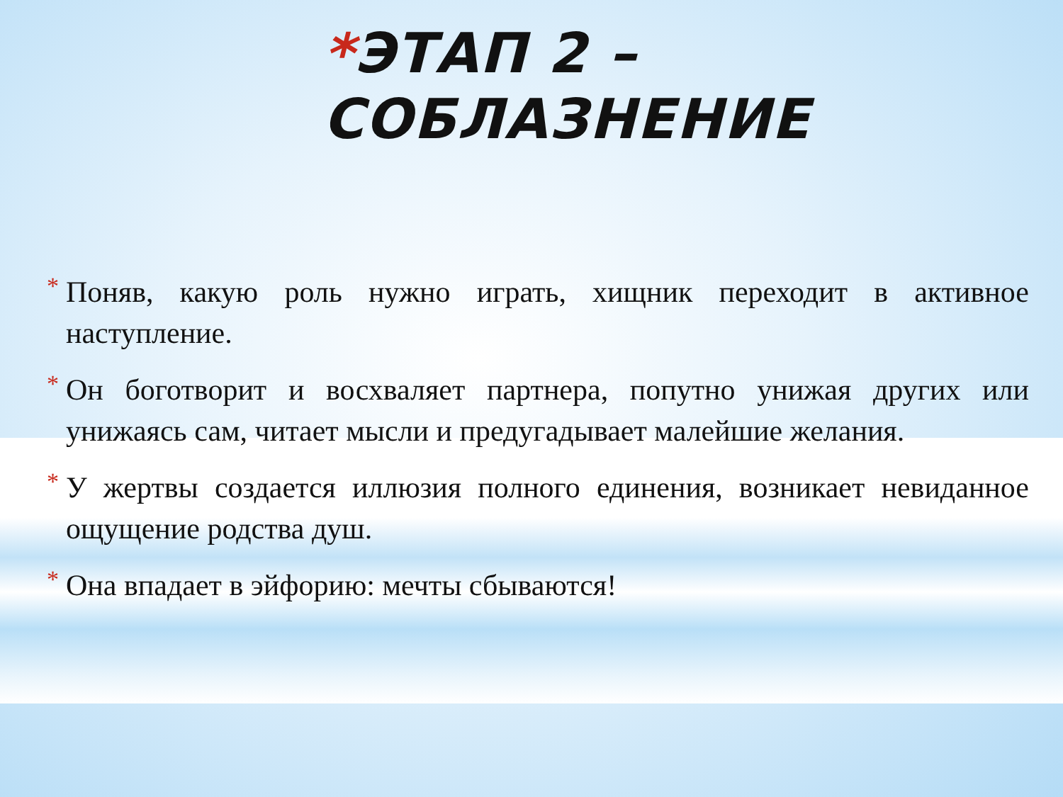*ЭТАП 2 – СОБЛАЗНЕНИЕ
* Поняв, какую роль нужно играть, хищник переходит в активное наступление.
* Он боготворит и восхваляет партнера, попутно унижая других или унижаясь сам, читает мысли и предугадывает малейшие желания.
* У жертвы создается иллюзия полного единения, возникает невиданное ощущение родства душ.
* Она впадает в эйфорию: мечты сбываются!